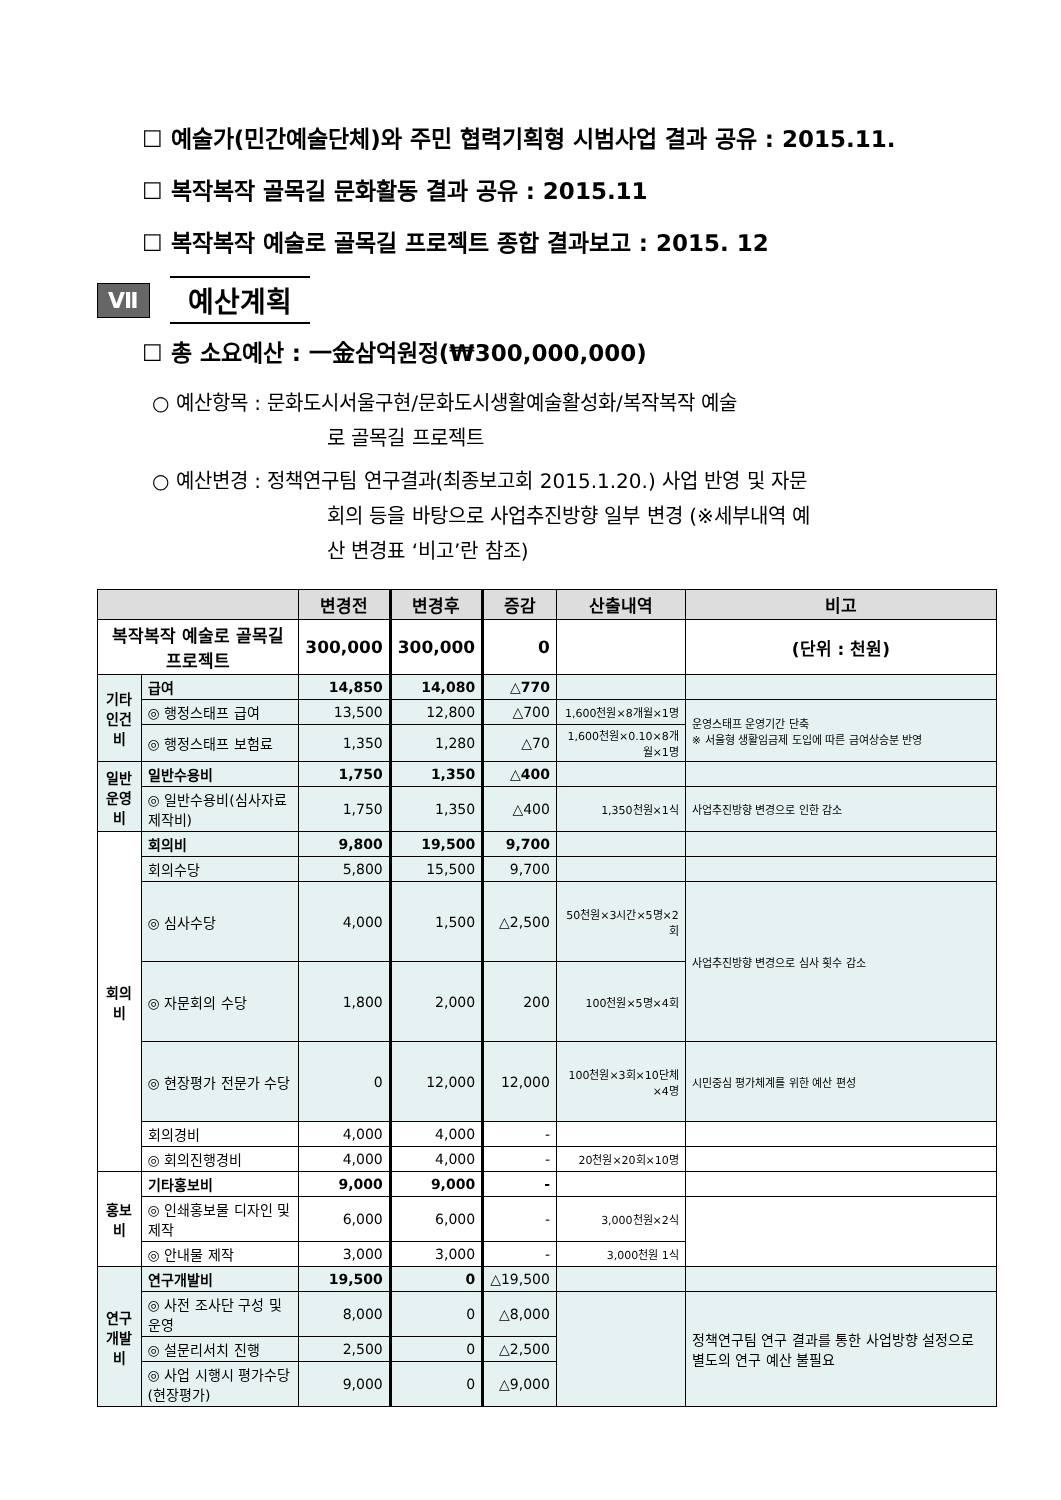☐ 예술가(민간예술단체)와 주민 협력기획형 시범사업 결과 공유 : 2015.11.
☐ 복작복작 골목길 문화활동 결과 공유 : 2015.11
☐ 복작복작 예술로 골목길 프로젝트 종합 결과보고 : 2015. 12
Ⅶ 예산계획
☐ 총 소요예산 : 一金삼억원정(₩300,000,000)
○ 예산항목 : 문화도시서울구현/문화도시생활예술활성화/복작복작 예술
로 골목길 프로젝트
○ 예산변경 : 정책연구팀 연구결과(최종보고회 2015.1.20.) 사업 반영 및 자문
회의 등을 바탕으로 사업추진방향 일부 변경 (※세부내역 예
산 변경표 ‘비고’란 참조)
| | | 변경전 | 변경후 | 증감 | 산출내역 | 비고 |
| --- | --- | --- | --- | --- | --- | --- |
| 복작복작 예술로 골목길 프로젝트 | | 300,000 | 300,000 | 0 | | (단위 : 천원) |
| 기타 인건비 | 급여 | 14,850 | 14,080 | △770 | | |
| | ◎ 행정스태프 급여 | 13,500 | 12,800 | △700 | 1,600천원×8개월×1명 | 운영스태프 운영기간 단축 ※ 서울형 생활임금제 도입에 따른 금여상승분 반영 |
| | ◎ 행정스태프 보험료 | 1,350 | 1,280 | △70 | 1,600천원×0.10×8개월×1명 | |
| 일반 운영비 | 일반수용비 | 1,750 | 1,350 | △400 | | |
| | ◎ 일반수용비(심사자료제작비) | 1,750 | 1,350 | △400 | 1,350천원×1식 | 사업추진방향 변경으로 인한 감소 |
| 회의비 | 회의비 | 9,800 | 19,500 | 9,700 | | |
| | 회의수당 | 5,800 | 15,500 | 9,700 | | |
| | ◎ 심사수당 | 4,000 | 1,500 | △2,500 | 50천원×3시간×5명×2회 | 사업추진방향 변경으로 심사 횟수 감소 |
| | ◎ 자문회의 수당 | 1,800 | 2,000 | 200 | 100천원×5명×4회 | |
| | ◎ 현장평가 전문가 수당 | 0 | 12,000 | 12,000 | 100천원×3회×10단체×4명 | 시민중심 평가체계를 위한 예산 편성 |
| | 회의경비 | 4,000 | 4,000 | - | | |
| | ◎ 회의진행경비 | 4,000 | 4,000 | - | 20천원×20회×10명 | |
| 홍보비 | 기타홍보비 | 9,000 | 9,000 | - | | |
| | ◎ 인쇄홍보물 디자인 및 제작 | 6,000 | 6,000 | - | 3,000천원×2식 | |
| | ◎ 안내물 제작 | 3,000 | 3,000 | - | 3,000천원 1식 | |
| 연구 개발비 | 연구개발비 | 19,500 | 0 | △19,500 | | |
| | ◎ 사전 조사단 구성 및 운영 | 8,000 | 0 | △8,000 | | 정책연구팀 연구 결과를 통한 사업방향 설정으로 별도의 연구 예산 불필요 |
| | ◎ 설문리서치 진행 | 2,500 | 0 | △2,500 | | |
| | ◎ 사업 시행시 평가수당(현장평가) | 9,000 | 0 | △9,000 | | |